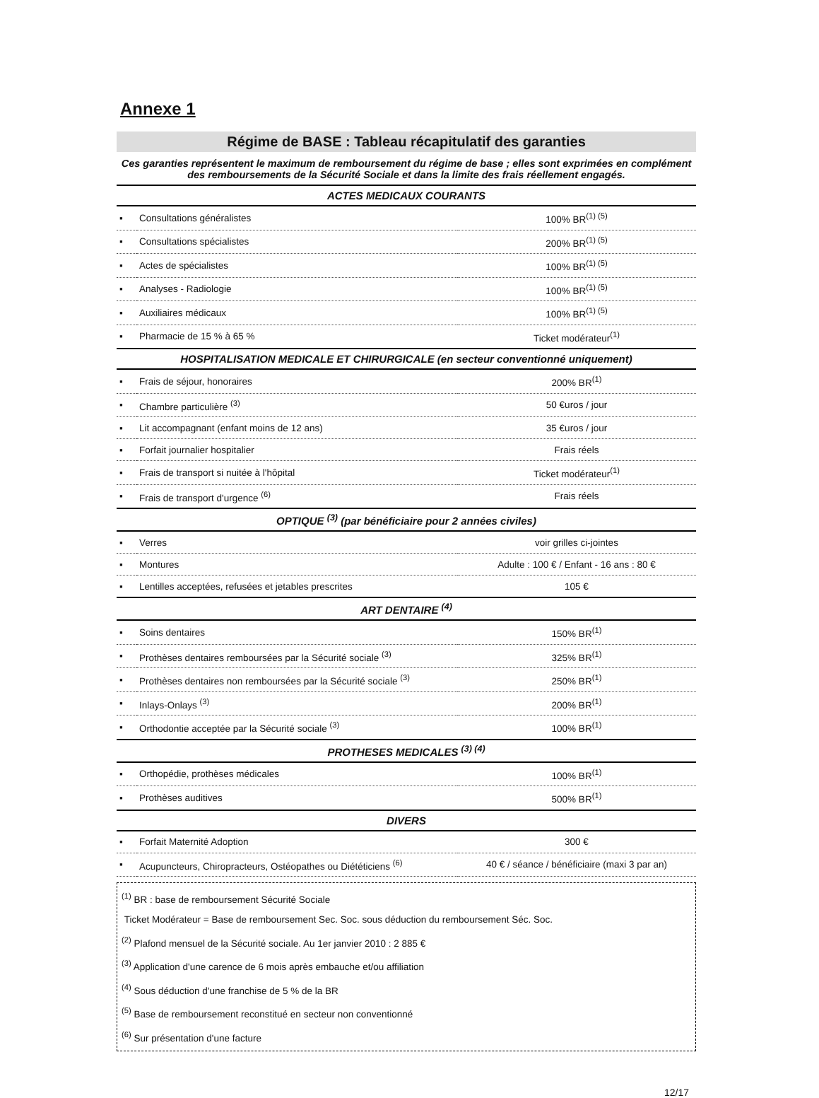Annexe 1
Régime de BASE : Tableau récapitulatif des garanties
Ces garanties représentent le maximum de remboursement du régime de base ; elles sont exprimées en complément des remboursements de la Sécurité Sociale et dans la limite des frais réellement engagés.
| ACTES MEDICAUX COURANTS | | |
| --- | --- | --- |
| ▪ | Consultations généralistes | 100% BR<sup>(1) (5)</sup> |
| ▪ | Consultations spécialistes | 200% BR<sup>(1) (5)</sup> |
| ▪ | Actes de spécialistes | 100% BR<sup>(1) (5)</sup> |
| ▪ | Analyses - Radiologie | 100% BR<sup>(1) (5)</sup> |
| ▪ | Auxiliaires médicaux | 100% BR<sup>(1) (5)</sup> |
| ▪ | Pharmacie de 15 % à 65 % | Ticket modérateur<sup>(1)</sup> |
| HOSPITALISATION MEDICALE ET CHIRURGICALE (en secteur conventionné uniquement) | | |
| ▪ | Frais de séjour, honoraires | 200% BR<sup>(1)</sup> |
| ▪ | Chambre particulière <sup>(3)</sup> | 50 €uros / jour |
| ▪ | Lit accompagnant (enfant moins de 12 ans) | 35 €uros / jour |
| ▪ | Forfait journalier hospitalier | Frais réels |
| ▪ | Frais de transport si nuitée à l'hôpital | Ticket modérateur<sup>(1)</sup> |
| ▪ | Frais de transport d'urgence <sup>(6)</sup> | Frais réels |
| OPTIQUE <sup>(3)</sup> (par bénéficiaire pour 2 années civiles) | | |
| ▪ | Verres | voir grilles ci-jointes |
| ▪ | Montures | Adulte : 100 € / Enfant - 16 ans : 80 € |
| ▪ | Lentilles acceptées, refusées et jetables prescrites | 105 € |
| ART DENTAIRE <sup>(4)</sup> | | |
| ▪ | Soins dentaires | 150% BR<sup>(1)</sup> |
| ▪ | Prothèses dentaires remboursées par la Sécurité sociale <sup>(3)</sup> | 325% BR<sup>(1)</sup> |
| ▪ | Prothèses dentaires non remboursées par la Sécurité sociale <sup>(3)</sup> | 250% BR<sup>(1)</sup> |
| ▪ | Inlays-Onlays <sup>(3)</sup> | 200% BR<sup>(1)</sup> |
| ▪ | Orthodontie acceptée par la Sécurité sociale <sup>(3)</sup> | 100% BR<sup>(1)</sup> |
| PROTHESES MEDICALES <sup>(3) (4)</sup> | | |
| ▪ | Orthopédie, prothèses médicales | 100% BR<sup>(1)</sup> |
| ▪ | Prothèses auditives | 500% BR<sup>(1)</sup> |
| DIVERS | | |
| ▪ | Forfait Maternité Adoption | 300 € |
| ▪ | Acupuncteurs, Chiropracteurs, Ostéopathes ou Diététiciens <sup>(6)</sup> | 40 € / séance / bénéficiaire (maxi 3 par an) |
<sup>(1)</sup> BR : base de remboursement Sécurité Sociale
Ticket Modérateur = Base de remboursement Sec. Soc. sous déduction du remboursement Séc. Soc.
<sup>(2)</sup> Plafond mensuel de la Sécurité sociale. Au 1er janvier 2010 : 2 885 €
<sup>(3)</sup> Application d'une carence de 6 mois après embauche et/ou affiliation
<sup>(4)</sup> Sous déduction d'une franchise de 5 % de la BR
<sup>(5)</sup> Base de remboursement reconstitué en secteur non conventionné
<sup>(6)</sup> Sur présentation d'une facture
12/17